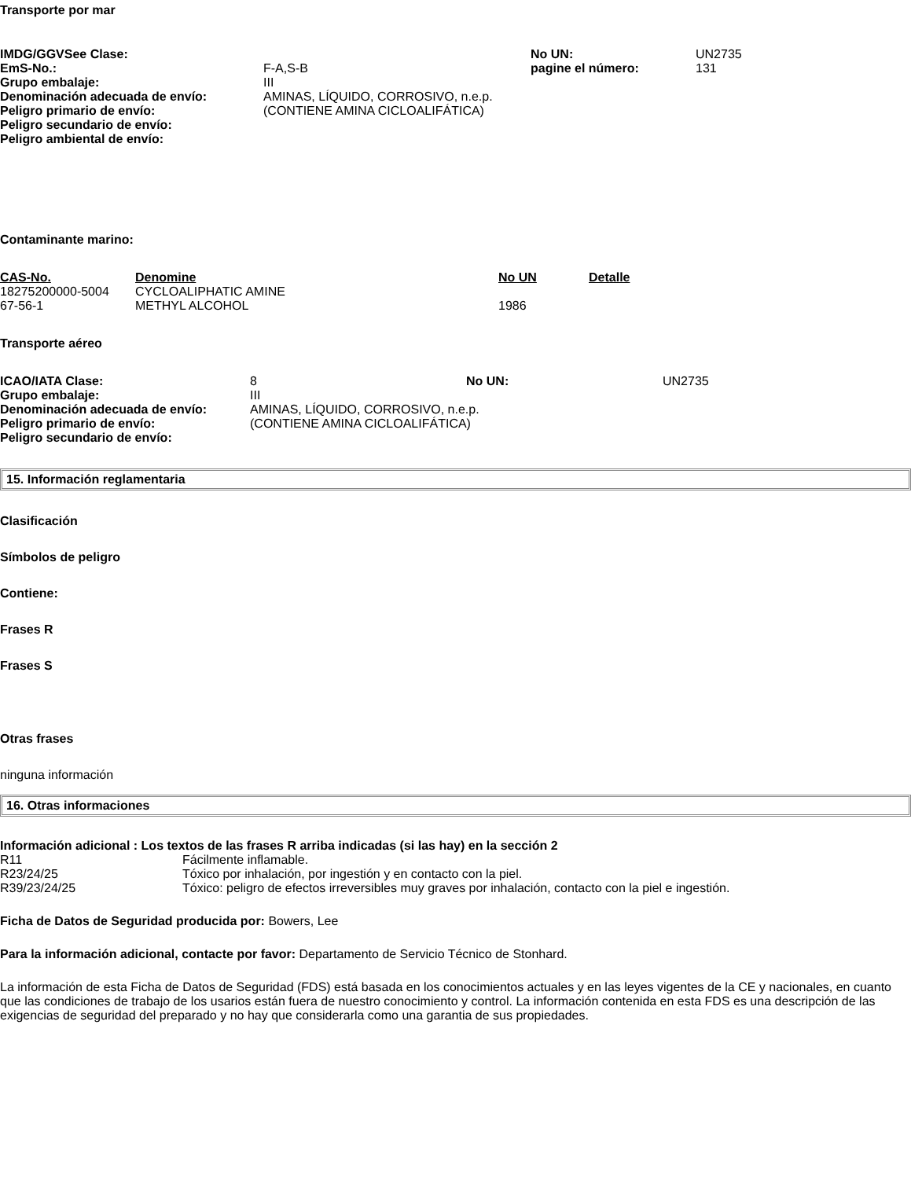Transporte por mar
| IMDG/GGVSee Clase: | | No UN: | UN2735 |
| EmS-No.: | F-A,S-B | pagine el número: | 131 |
| Grupo embalaje: | III | | |
| Denominación adecuada de envío: | AMINAS, LÍQUIDO, CORROSIVO, n.e.p. | | |
| Peligro primario de envío: | (CONTIENE AMINA CICLOALIFÁTICA) | | |
| Peligro secundario de envío: | | | |
| Peligro ambiental de envío: | | | |
Contaminante marino:
| CAS-No. | Denomine | No UN | Detalle |
| --- | --- | --- | --- |
| 18275200000-5004 | CYCLOALIPHATIC AMINE | | |
| 67-56-1 | METHYL ALCOHOL | 1986 | |
Transporte aéreo
| ICAO/IATA Clase: | 8 | No UN: | UN2735 |
| Grupo embalaje: | III | | |
| Denominación adecuada de envío: | AMINAS, LÍQUIDO, CORROSIVO, n.e.p. | | |
| Peligro primario de envío: | (CONTIENE AMINA CICLOALIFÁTICA) | | |
| Peligro secundario de envío: | | | |
15. Información reglamentaria
Clasificación
Símbolos de peligro
Contiene:
Frases R
Frases S
Otras frases
ninguna información
16. Otras informaciones
Información adicional : Los textos de las frases R arriba indicadas (si las hay) en la sección 2
| R11 | Fácilmente inflamable. |
| R23/24/25 | Tóxico por inhalación, por ingestión y en contacto con la piel. |
| R39/23/24/25 | Tóxico: peligro de efectos irreversibles muy graves por inhalación, contacto con la piel e ingestión. |
Ficha de Datos de Seguridad producida por: Bowers, Lee
Para la información adicional, contacte por favor: Departamento de Servicio Técnico de Stonhard.
La información de esta Ficha de Datos de Seguridad (FDS) está basada en los conocimientos actuales y en las leyes vigentes de la CE y nacionales, en cuanto que las condiciones de trabajo de los usarios están fuera de nuestro conocimiento y control. La información contenida en esta FDS es una descripción de las exigencias de seguridad del preparado y no hay que considerarla como una garantia de sus propiedades.